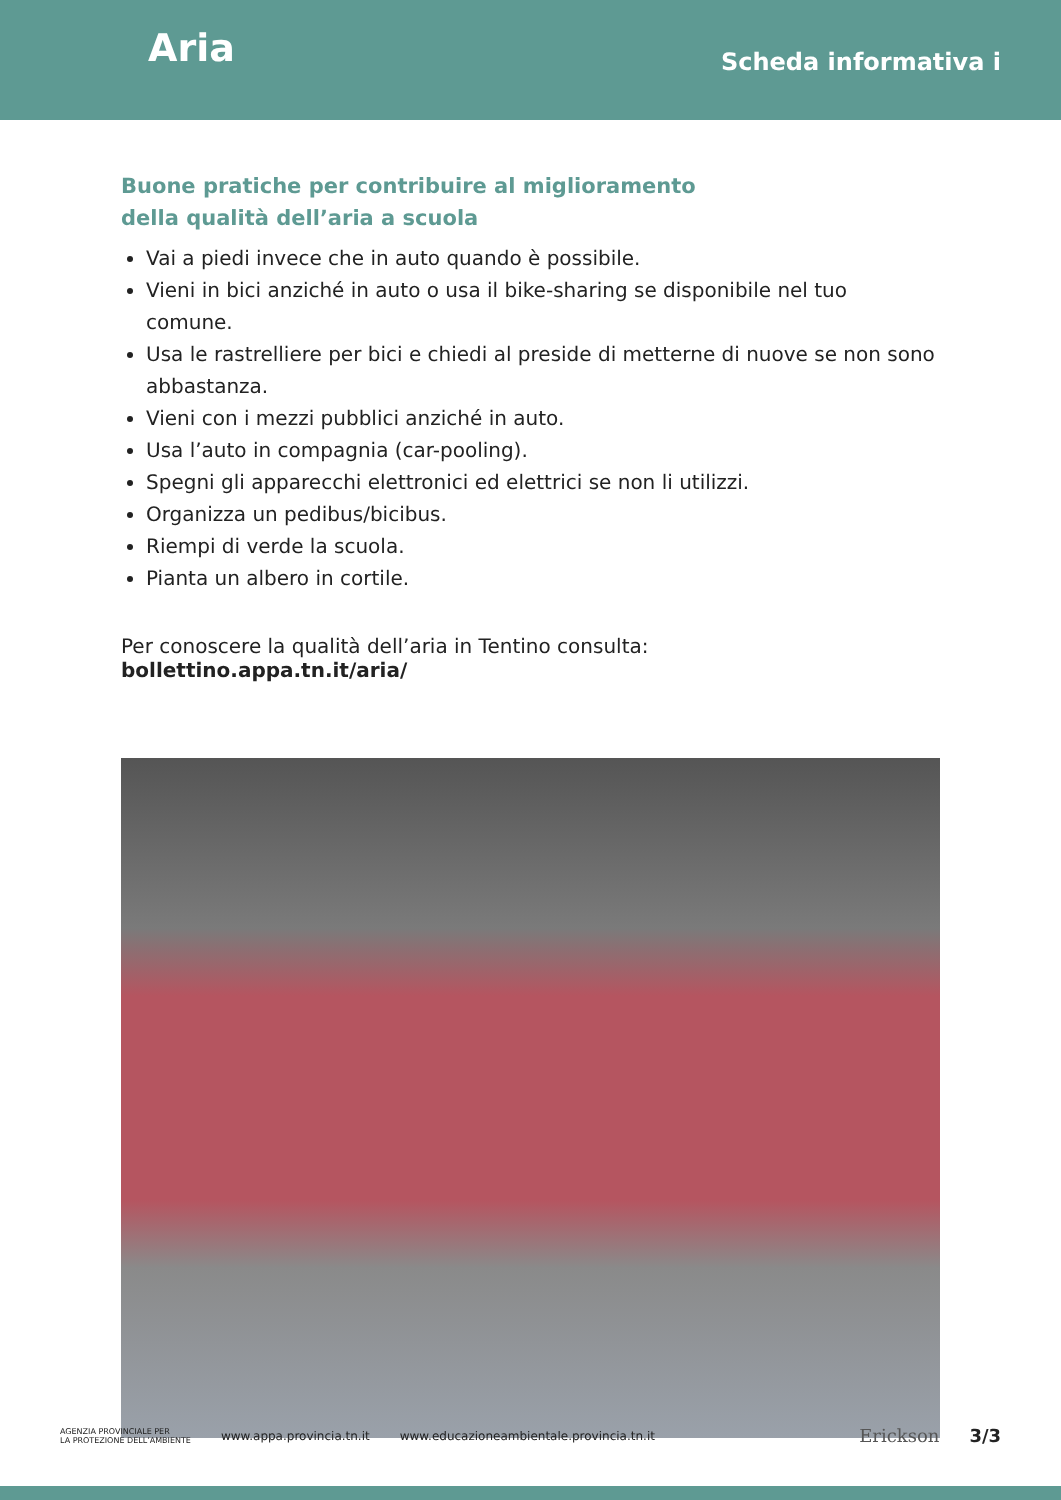Aria
Scheda informativa i
Buone pratiche per contribuire al miglioramento
della qualità dell’aria a scuola
Vai a piedi invece che in auto quando è possibile.
Vieni in bici anziché in auto o usa il bike-sharing se disponibile nel tuo comune.
Usa le rastrelliere per bici e chiedi al preside di metterne di nuove se non sono abbastanza.
Vieni con i mezzi pubblici anziché in auto.
Usa l’auto in compagnia (car-pooling).
Spegni gli apparecchi elettronici ed elettrici se non li utilizzi.
Organizza un pedibus/bicibus.
Riempi di verde la scuola.
Pianta un albero in cortile.
Per conoscere la qualità dell’aria in Tentino consulta: bollettino.appa.tn.it/aria/
AGENZIA PROVINCIALE PER
LA PROTEZIONE DELL’AMBIENTE
www.appa.provincia.tn.it
www.educazioneambientale.provincia.tn.it
Erickson 3/3